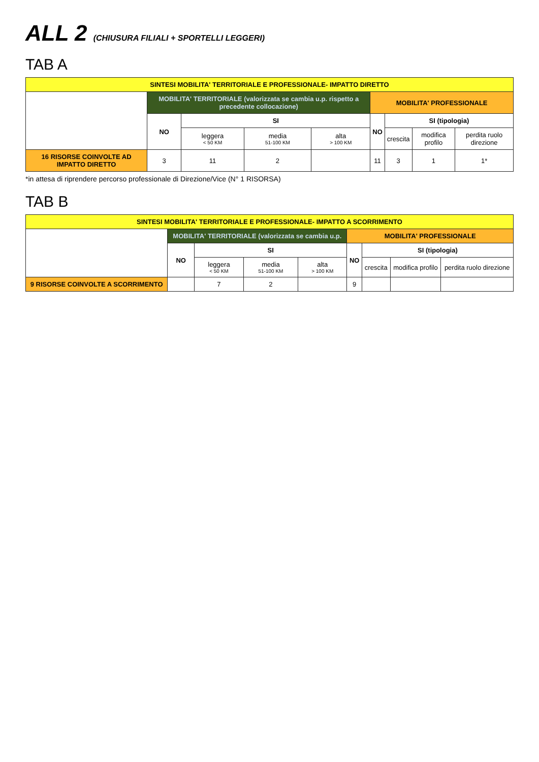ALL 2 (CHIUSURA FILIALI + SPORTELLI LEGGERI)
TAB A
| SINTESI MOBILITA' TERRITORIALE E PROFESSIONALE- IMPATTO DIRETTO | | | | | | | | |
| --- | --- | --- | --- | --- | --- | --- | --- | --- |
| | MOBILITA' TERRITORIALE (valorizzata se cambia u.p. rispetto a precedente collocazione) | | | | MOBILITA' PROFESSIONALE | | | |
| | NO | SI | | | NO | SI (tipologia) | | |
| | | leggera < 50 KM | media 51-100 KM | alta > 100 KM | | crescita | modifica profilo | perdita ruolo direzione |
| 16 RISORSE COINVOLTE AD IMPATTO DIRETTO | 3 | 11 | 2 | | 11 | 3 | 1 | 1* |
*in attesa di riprendere percorso professionale di Direzione/Vice (N° 1 RISORSA)
TAB B
| SINTESI MOBILITA' TERRITORIALE E PROFESSIONALE- IMPATTO A SCORRIMENTO | | | | | | | | |
| --- | --- | --- | --- | --- | --- | --- | --- | --- |
| | MOBILITA' TERRITORIALE (valorizzata se cambia u.p. | | | | MOBILITA' PROFESSIONALE | | | |
| | NO | SI | | | NO | SI (tipologia) | | |
| | | leggera < 50 KM | media 51-100 KM | alta > 100 KM | | crescita | modifica profilo | perdita ruolo direzione |
| 9 RISORSE COINVOLTE A SCORRIMENTO | | 7 | 2 | | 9 | | | |